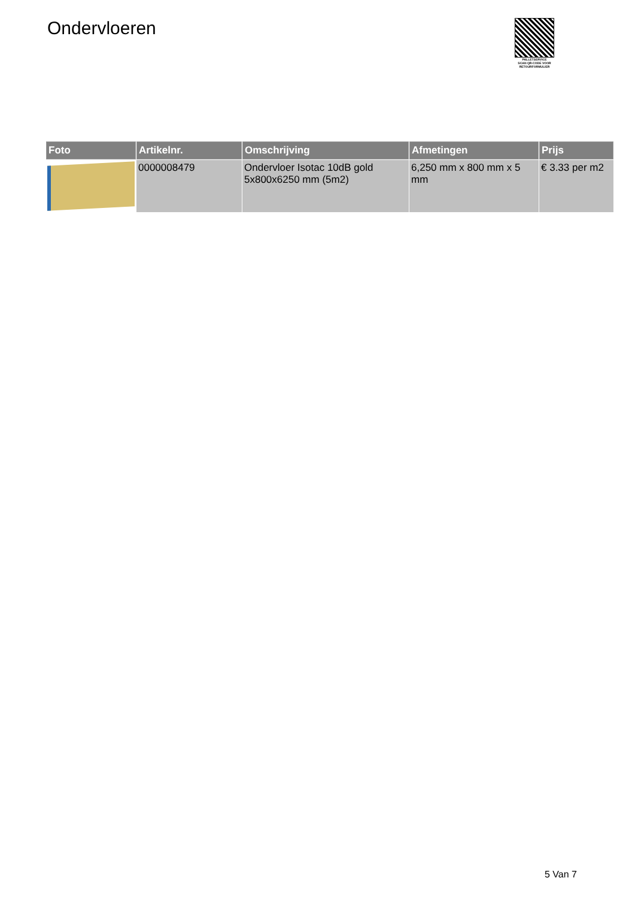Ondervloeren
PALLETSERVICE
SCAN QR-CODE VOOR RETOURFORMULIER
| Foto | Artikelnr. | Omschrijving | Afmetingen | Prijs |
| --- | --- | --- | --- | --- |
| | 0000008479 | Ondervloer Isotac 10dB gold 5x800x6250 mm (5m2) | 6,250 mm x 800 mm x 5 mm | € 3.33 per m2 |
5 Van 7